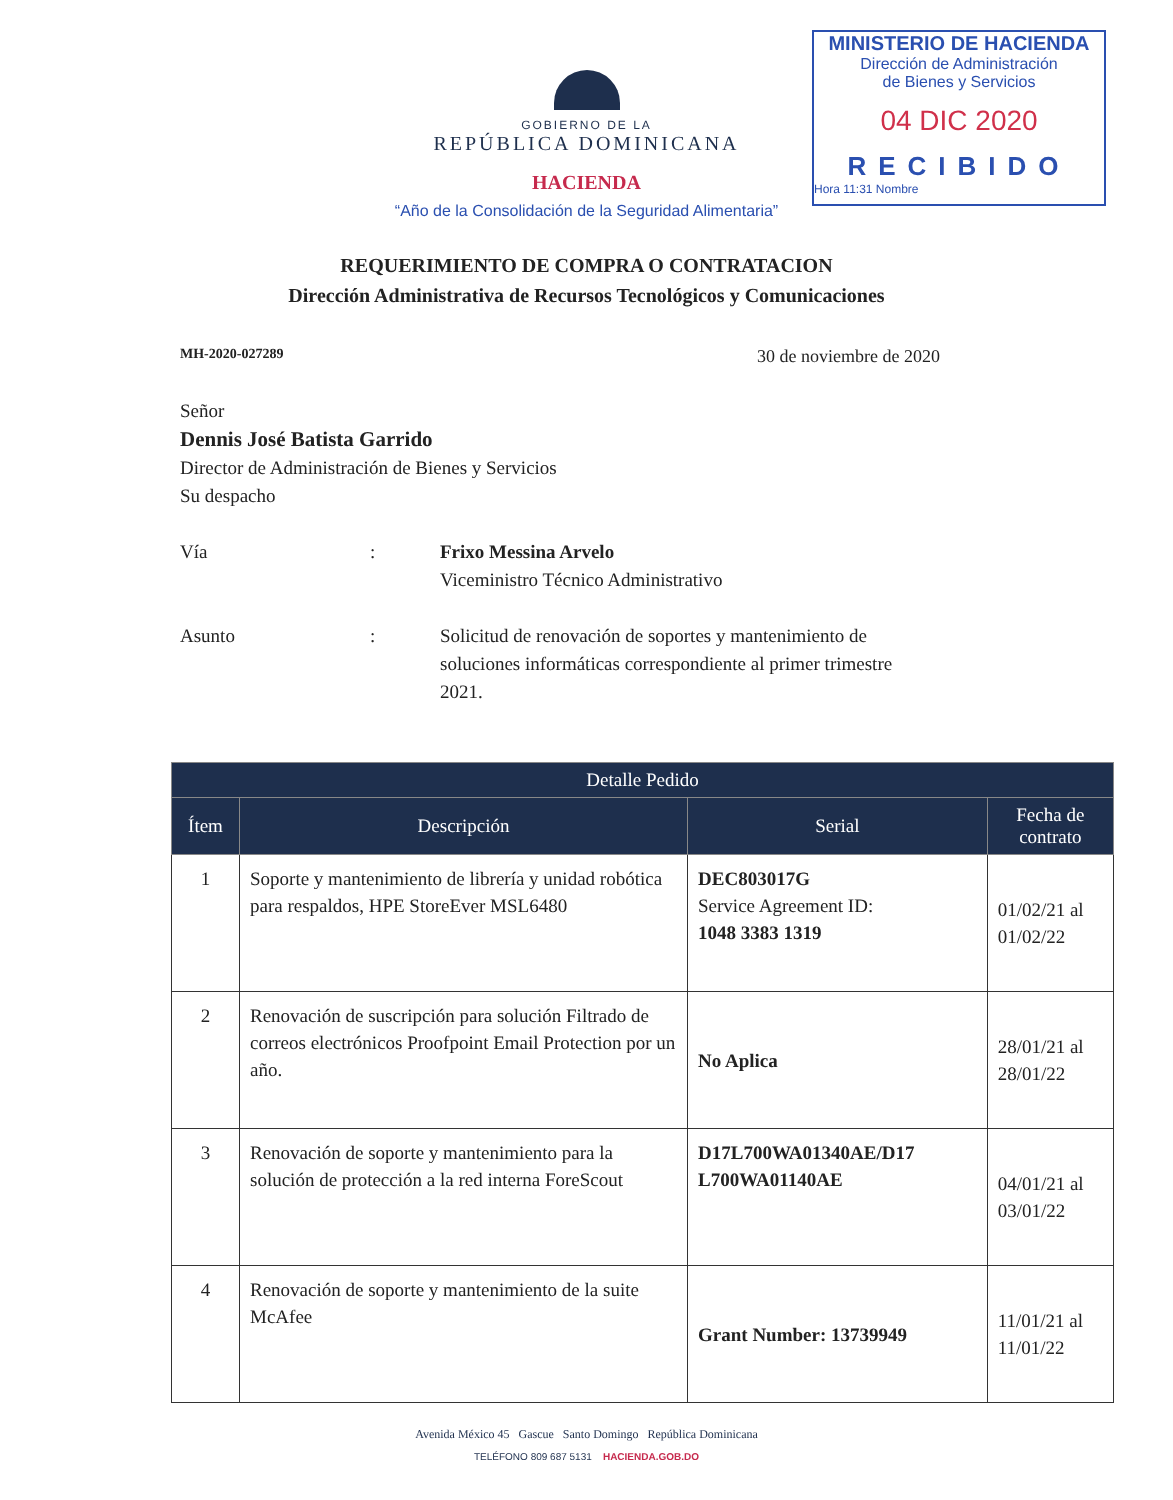MINISTERIO DE HACIENDA
Dirección de Administración
de Bienes y Servicios
04 DIC 2020
RECIBIDO
Hora 11:31 Nombre
GOBIERNO DE LA
REPÚBLICA DOMINICANA
HACIENDA
“Año de la Consolidación de la Seguridad Alimentaria”
REQUERIMIENTO DE COMPRA O CONTRATACION
Dirección Administrativa de Recursos Tecnológicos y Comunicaciones
MH-2020-027289 30 de noviembre de 2020
Señor
Dennis José Batista Garrido
Director de Administración de Bienes y Servicios
Su despacho
Vía : Frixo Messina Arvelo
Viceministro Técnico Administrativo
Asunto : Solicitud de renovación de soportes y mantenimiento de soluciones informáticas correspondiente al primer trimestre 2021.
| Detalle Pedido | | | |
| --- | --- | --- | --- |
| Ítem | Descripción | Serial | Fecha de contrato |
| 1 | Soporte y mantenimiento de librería y unidad robótica para respaldos, HPE StoreEver MSL6480 | DEC803017G Service Agreement ID: 1048 3383 1319 | 01/02/21 al 01/02/22 |
| 2 | Renovación de suscripción para solución Filtrado de correos electrónicos Proofpoint Email Protection por un año. | No Aplica | 28/01/21 al 28/01/22 |
| 3 | Renovación de soporte y mantenimiento para la solución de protección a la red interna ForeScout | D17L700WA01340AE/D17 L700WA01140AE | 04/01/21 al 03/01/22 |
| 4 | Renovación de soporte y mantenimiento de la suite McAfee | Grant Number: 13739949 | 11/01/21 al 11/01/22 |
Avenida México 45 Gascue Santo Domingo República Dominicana
TELÉFONO 809 687 5131 HACIENDA.GOB.DO